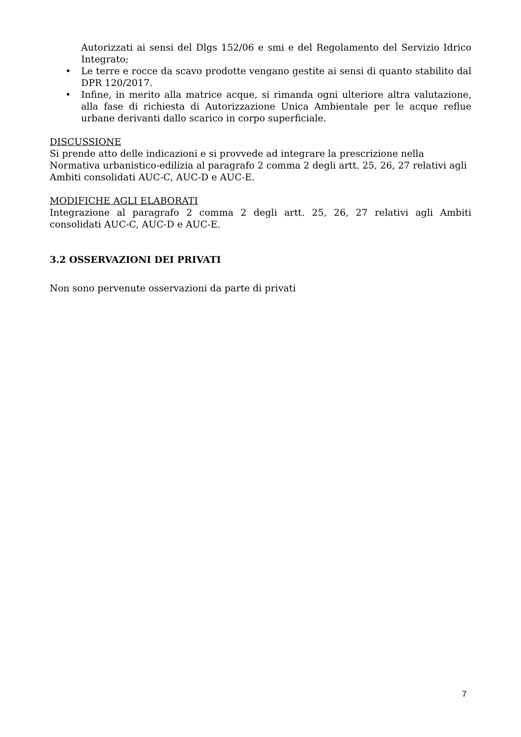Autorizzati ai sensi del Dlgs 152/06 e smi e del Regolamento del Servizio Idrico Integrato;
• Le terre e rocce da scavo prodotte vengano gestite ai sensi di quanto stabilito dal DPR 120/2017.
• Infine, in merito alla matrice acque, si rimanda ogni ulteriore altra valutazione, alla fase di richiesta di Autorizzazione Unica Ambientale per le acque reflue urbane derivanti dallo scarico in corpo superficiale.
DISCUSSIONE
Si prende atto delle indicazioni e si provvede ad integrare la prescrizione nella Normativa urbanistico-edilizia al paragrafo 2 comma 2 degli artt. 25, 26, 27 relativi agli Ambiti consolidati AUC-C, AUC-D e AUC-E.
MODIFICHE AGLI ELABORATI
Integrazione al paragrafo 2 comma 2 degli artt. 25, 26, 27 relativi agli Ambiti consolidati AUC-C, AUC-D e AUC-E.
3.2 OSSERVAZIONI DEI PRIVATI
Non sono pervenute osservazioni da parte di privati
7